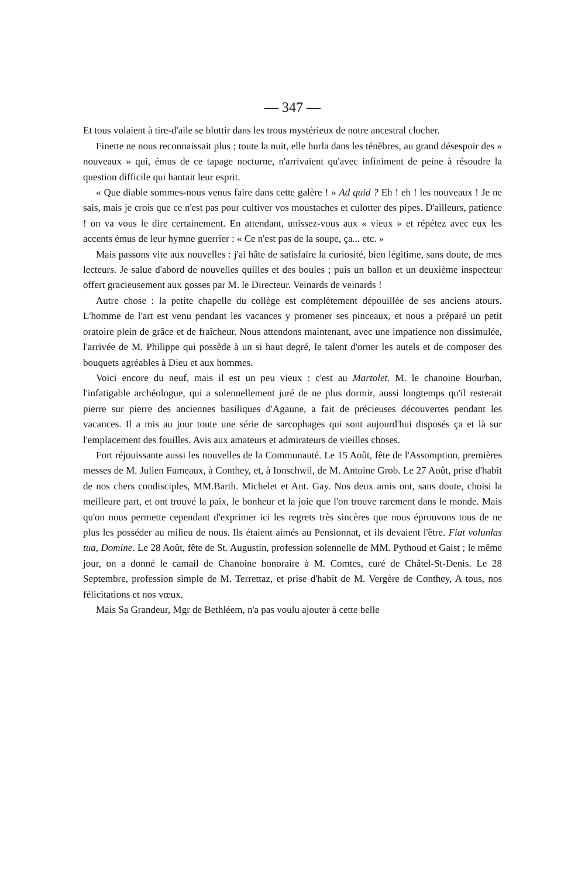— 347 —
Et tous volaient à tire-d'aile se blottir dans les trous mystérieux de notre ancestral clocher.
Finette ne nous reconnaissait plus ; toute la nuit, elle hurla dans les ténèbres, au grand désespoir des « nouveaux » qui, émus de ce tapage nocturne, n'arrivaient qu'avec infiniment de peine à résoudre la question difficile qui hantait leur esprit.
« Que diable sommes-nous venus faire dans cette galère ! » Ad quid ? Eh ! eh ! les nouveaux ! Je ne sais, mais je crois que ce n'est pas pour cultiver vos moustaches et culotter des pipes. D'ailleurs, patience ! on va vous le dire certainement. En attendant, unissez-vous aux « vieux » et répétez avec eux les accents émus de leur hymne guerrier : « Ce n'est pas de la soupe, ça... etc. »
Mais passons vite aux nouvelles : j'ai hâte de satisfaire la curiosité, bien légitime, sans doute, de mes lecteurs. Je salue d'abord de nouvelles quilles et des boules ; puis un ballon et un deuxième inspecteur offert gracieusement aux gosses par M. le Directeur. Veinards de veinards !
Autre chose : la petite chapelle du collège est complètement dépouillée de ses anciens atours. L'homme de l'art est venu pendant les vacances y promener ses pinceaux, et nous a préparé un petit oratoire plein de grâce et de fraîcheur. Nous attendons maintenant, avec une impatience non dissimulée, l'arrivée de M. Philippe qui possède à un si haut degré, le talent d'orner les autels et de composer des bouquets agréables à Dieu et aux hommes.
Voici encore du neuf, mais il est un peu vieux : c'est au Martolet. M. le chanoine Bourban, l'infatigable archéologue, qui a solennellement juré de ne plus dormir, aussi longtemps qu'il resterait pierre sur pierre des anciennes basiliques d'Agaune, a fait de précieuses découvertes pendant les vacances. Il a mis au jour toute une série de sarcophages qui sont aujourd'hui disposés ça et là sur l'emplacement des fouilles. Avis aux amateurs et admirateurs de vieilles choses.
Fort réjouissante aussi les nouvelles de la Communauté. Le 15 Août, fête de l'Assomption, premières messes de M. Julien Fumeaux, à Conthey, et, à Ionschwil, de M. Antoine Grob. Le 27 Août, prise d'habit de nos chers condisciples, MM.Barth. Michelet et Ant. Gay. Nos deux amis ont, sans doute, choisi la meilleure part, et ont trouvé la paix, le bonheur et la joie que l'on trouve rarement dans le monde. Mais qu'on nous permette cependant d'exprimer ici les regrets très sincères que nous éprouvons tous de ne plus les posséder au milieu de nous. Ils étaient aimés au Pensionnat, et ils devaient l'être. Fiat volunlas tua, Domine. Le 28 Août, fête de St. Augustin, profession solennelle de MM. Pythoud et Gaist ; le même jour, on a donné le camail de Chanoine honoraire à M. Comtes, curé de Châtel-St-Denis. Le 28 Septembre, profession simple de M. Terrettaz, et prise d'habit de M. Vergère de Conthey, A tous, nos félicitations et nos vœux.
Mais Sa Grandeur, Mgr de Bethléem, n'a pas voulu ajouter à cette belle